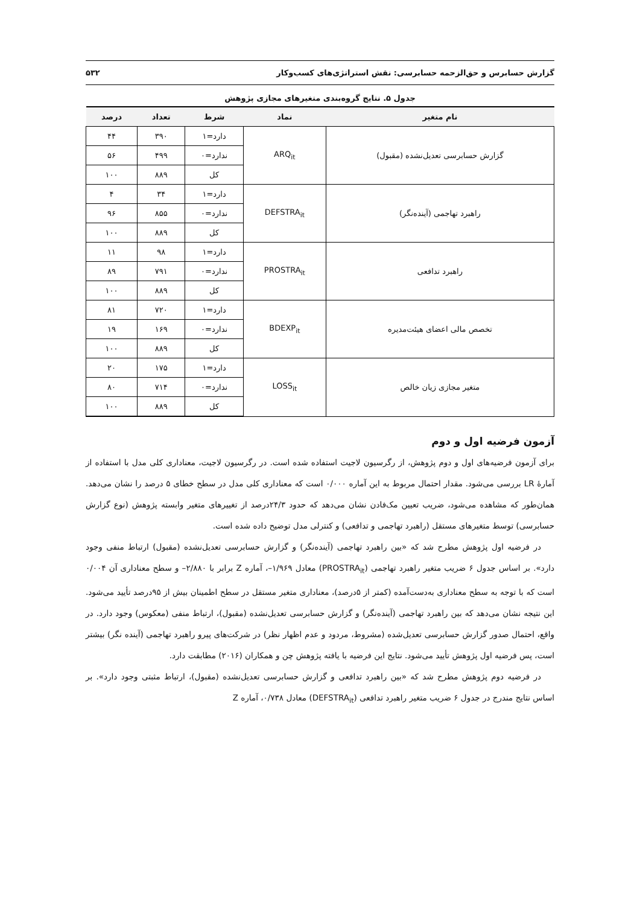گزارش حسابرس و حق‌الزحمه حسابرسی: نقش استراتژی‌های کسب‌وکار ۵۳۲
جدول ۵. نتایج گروه‌بندی متغیرهای مجازی پژوهش
| نام متغیر | نماد | شرط | تعداد | درصد |
| --- | --- | --- | --- | --- |
| گزارش حسابرسی تعدیل‌نشده (مقبول) | ARQ<sub>it</sub> | دارد=۱ | ۳۹۰ | ۴۴ |
| | | ندارد=۰ | ۴۹۹ | ۵۶ |
| | | کل | ۸۸۹ | ۱۰۰ |
| راهبرد تهاجمی (آینده‌نگر) | DEFSTRA<sub>it</sub> | دارد=۱ | ۳۴ | ۴ |
| | | ندارد=۰ | ۸۵۵ | ۹۶ |
| | | کل | ۸۸۹ | ۱۰۰ |
| راهبرد تدافعی | PROSTRA<sub>it</sub> | دارد=۱ | ۹۸ | ۱۱ |
| | | ندارد=۰ | ۷۹۱ | ۸۹ |
| | | کل | ۸۸۹ | ۱۰۰ |
| تخصص مالی اعضای هیئت‌مدیره | BDEXP<sub>it</sub> | دارد=۱ | ۷۲۰ | ۸۱ |
| | | ندارد=۰ | ۱۶۹ | ۱۹ |
| | | کل | ۸۸۹ | ۱۰۰ |
| متغیر مجازی زیان خالص | LOSS<sub>it</sub> | دارد=۱ | ۱۷۵ | ۲۰ |
| | | ندارد=۰ | ۷۱۴ | ۸۰ |
| | | کل | ۸۸۹ | ۱۰۰ |
آزمون فرضیه اول و دوم
برای آزمون فرضیه‌های اول و دوم پژوهش، از رگرسیون لاجیت استفاده شده است. در رگرسیون لاجیت، معناداری کلی مدل با استفاده از آمارهٔ LR بررسی می‌شود. مقدار احتمال مربوط به این آماره ۰/۰۰۰ است که معناداری کلی مدل در سطح خطای ۵ درصد را نشان می‌دهد. همان‌طور که مشاهده می‌شود، ضریب تعیین مک‌فادن نشان می‌دهد که حدود ۲۴/۳درصد از تغییرهای متغیر وابسته پژوهش (نوع گزارش حسابرسی) توسط متغیرهای مستقل (راهبرد تهاجمی و تدافعی) و کنترلی مدل توضیح داده شده است.
در فرضیه اول پژوهش مطرح شد که «بین راهبرد تهاجمی (آینده‌نگر) و گزارش حسابرسی تعدیل‌نشده (مقبول) ارتباط منفی وجود دارد». بر اساس جدول ۶ ضریب متغیر راهبرد تهاجمی (PROSTRA<sub>it</sub>) معادل ۱/۹۶۹–، آماره Z برابر با ۲/۸۸۰– و سطح معناداری آن ۰/۰۰۴ است که با توجه به سطح معناداری به‌دست‌آمده (کمتر از ۵درصد)، معناداری متغیر مستقل در سطح اطمینان بیش از ۹۵درصد تأیید می‌شود. این نتیجه نشان می‌دهد که بین راهبرد تهاجمی (آینده‌نگر) و گزارش حسابرسی تعدیل‌نشده (مقبول)، ارتباط منفی (معکوس) وجود دارد. در واقع، احتمال صدور گزارش حسابرسی تعدیل‌شده (مشروط، مردود و عدم اظهار نظر) در شرکت‌های پیرو راهبرد تهاجمی (آینده نگر) بیشتر است، پس فرضیه اول پژوهش تأیید می‌شود. نتایج این فرضیه با یافته پژوهش چن و همکاران (۲۰۱۶) مطابقت دارد.
در فرضیه دوم پژوهش مطرح شد که «بین راهبرد تدافعی و گزارش حسابرسی تعدیل‌نشده (مقبول)، ارتباط مثبتی وجود دارد». بر اساس نتایج مندرج در جدول ۶ ضریب متغیر راهبرد تدافعی (DEFSTRA<sub>it</sub>) معادل ۰/۷۳۸، آماره Z